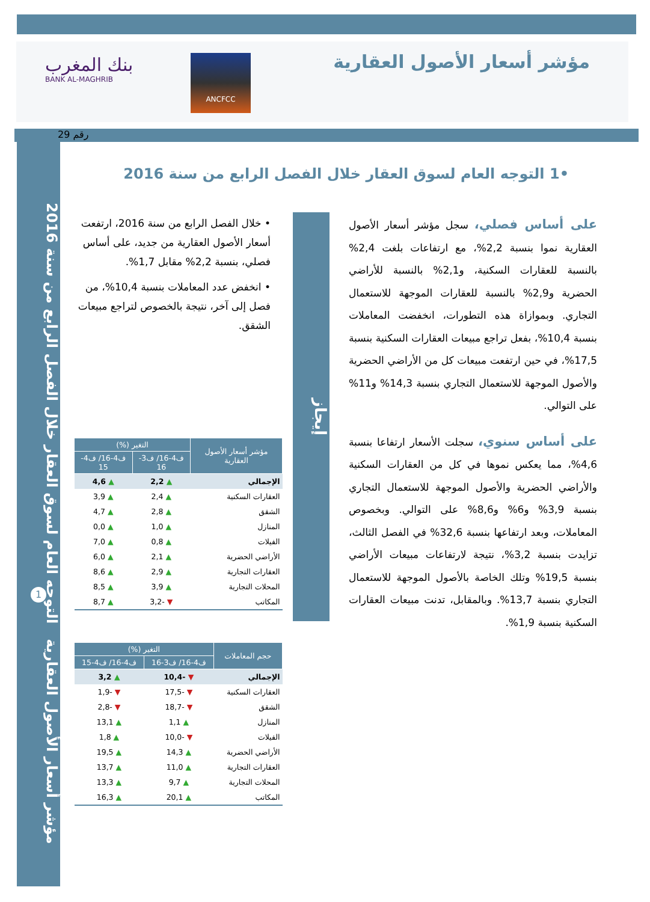مؤشر أسعار الأصول العقارية
ANCFCC
بنك المغرب
BANK AL-MAGHRIB
رقم 29
مؤشر أسعار الأصول العقارية التوجه العام لسوق العقار خلال الفصل الرابع من سنة 2016
1
•1 التوجه العام لسوق العقار خلال الفصل الرابع من سنة 2016
إيجاز
على أساس فصلي، سجل مؤشر أسعار الأصول العقارية نموا بنسبة 2,2%، مع ارتفاعات بلغت 2,4% بالنسبة للعقارات السكنية، و2,1% بالنسبة للأراضي الحضرية و2,9% بالنسبة للعقارات الموجهة للاستعمال التجاري. وبموازاة هذه التطورات، انخفضت المعاملات بنسبة 10,4%، بفعل تراجع مبيعات العقارات السكنية بنسبة 17,5%، في حين ارتفعت مبيعات كل من الأراضي الحضرية والأصول الموجهة للاستعمال التجاري بنسبة 14,3% و11% على التوالي.
على أساس سنوي، سجلت الأسعار ارتفاعا بنسبة 4,6%، مما يعكس نموها في كل من العقارات السكنية والأراضي الحضرية والأصول الموجهة للاستعمال التجاري بنسبة 3,9% و6% و8,6% على التوالي. وبخصوص المعاملات، وبعد ارتفاعها بنسبة 32,6% في الفصل الثالث، تزايدت بنسبة 3,2%، نتيجة لارتفاعات مبيعات الأراضي بنسبة 19,5% وتلك الخاصة بالأصول الموجهة للاستعمال التجاري بنسبة 13,7%. وبالمقابل، تدنت مبيعات العقارات السكنية بنسبة 1,9%.
• خلال الفصل الرابع من سنة 2016، ارتفعت أسعار الأصول العقارية من جديد، على أساس فصلي، بنسبة 2,2% مقابل 1,7%.
• انخفض عدد المعاملات بنسبة 10,4%، من فصل إلى آخر، نتيجة بالخصوص لتراجع مبيعات الشقق.
| مؤشر أسعار الأصول العقارية | التغير (%) | |
| --- | --- | --- |
| | ف4-16/ ف3-16 | ف4-16/ ف4-15 |
| الإجمالي | ▲ 2,2 | ▲ 4,6 |
| العقارات السكنية | ▲ 2,4 | ▲ 3,9 |
| الشقق | ▲ 2,8 | ▲ 4,7 |
| المنازل | ▲ 1,0 | ▲ 0,0 |
| الفيلات | ▲ 0,8 | ▲ 7,0 |
| الأراضي الحضرية | ▲ 2,1 | ▲ 6,0 |
| العقارات التجارية | ▲ 2,9 | ▲ 8,6 |
| المحلات التجارية | ▲ 3,9 | ▲ 8,5 |
| المكاتب | ▼ -3,2 | ▲ 8,7 |
| حجم المعاملات | التغير (%) | |
| --- | --- | --- |
| | ف4-16/ ف3-16 | ف4-16/ ف4-15 |
| الإجمالي | ▼ -10,4 | ▲ 3,2 |
| العقارات السكنية | ▼ -17,5 | ▼ -1,9 |
| الشقق | ▼ -18,7 | ▼ -2,8 |
| المنازل | ▲ 1,1 | ▲ 13,1 |
| الفيلات | ▼ -10,0 | ▲ 1,8 |
| الأراضي الحضرية | ▲ 14,3 | ▲ 19,5 |
| العقارات التجارية | ▲ 11,0 | ▲ 13,7 |
| المحلات التجارية | ▲ 9,7 | ▲ 13,3 |
| المكاتب | ▲ 20,1 | ▲ 16,3 |